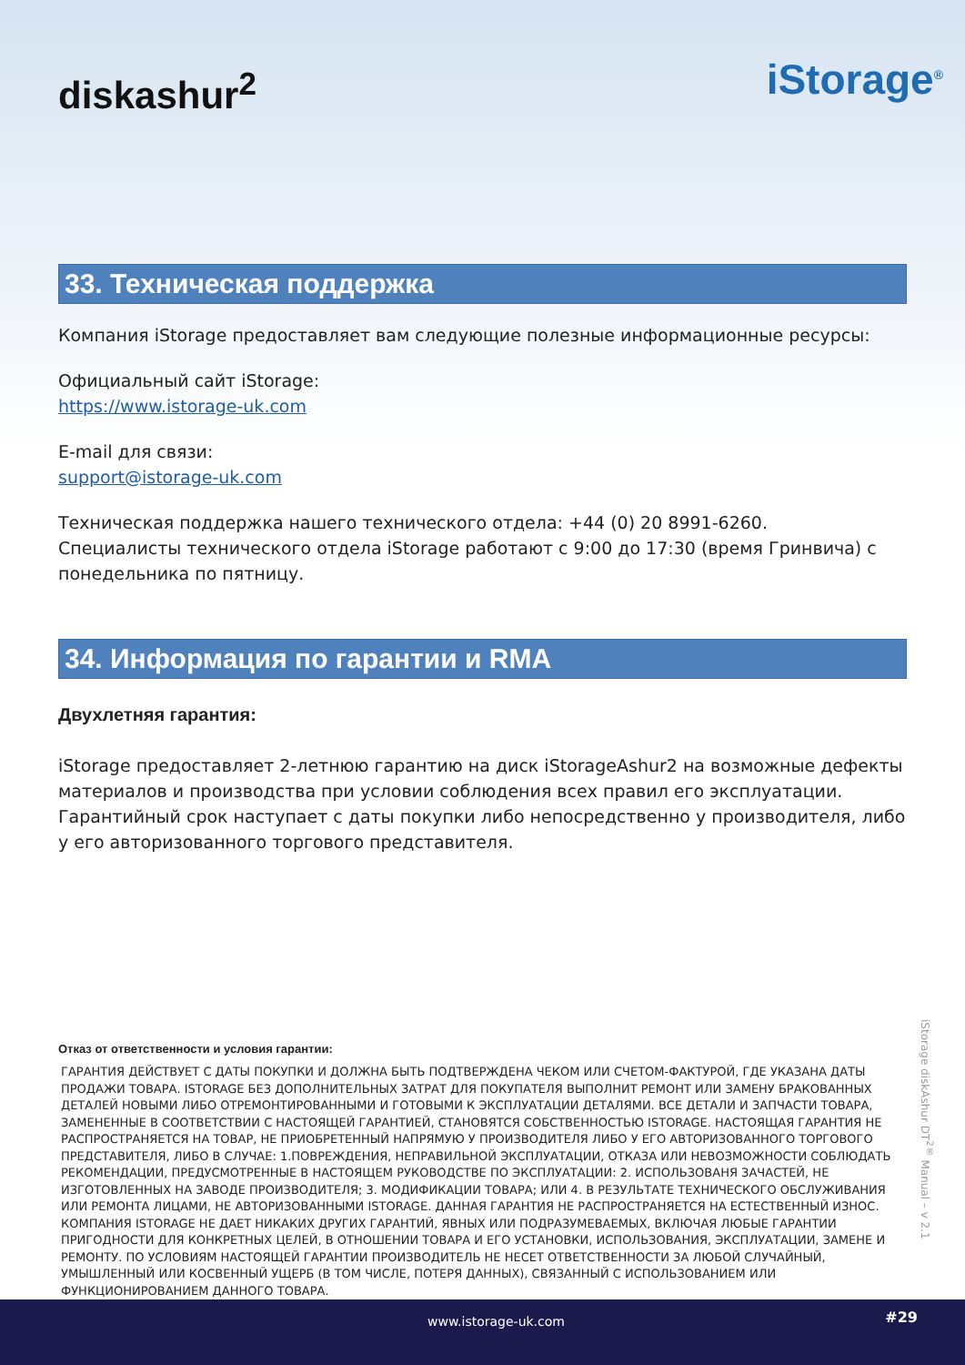diskashur<sup>2</sup>
iStorage<sup>®</sup>
33. Техническая поддержка
Компания iStorage предоставляет вам следующие полезные информационные ресурсы:
Официальный сайт iStorage:
https://www.istorage-uk.com
E-mail для связи:
support@istorage-uk.com
Техническая поддержка нашего технического отдела: +44 (0) 20 8991-6260.
Специалисты технического отдела iStorage работают с 9:00 до 17:30 (время Гринвича) с понедельника по пятницу.
34. Информация по гарантии и RMA
Двухлетняя гарантия:
iStorage предоставляет 2-летнюю гарантию на диск iStorageAshur2 на возможные дефекты материалов и производства при условии соблюдения всех правил его эксплуатации. Гарантийный срок наступает с даты покупки либо непосредственно у производителя, либо у его авторизованного торгового представителя.
Отказ от ответственности и условия гарантии:
ГАРАНТИЯ ДЕЙСТВУЕТ С ДАТЫ ПОКУПКИ И ДОЛЖНА БЫТЬ ПОДТВЕРЖДЕНА ЧЕКОМ ИЛИ СЧЕТОМ-ФАКТУРОЙ, ГДЕ УКАЗАНА ДАТЫ ПРОДАЖИ ТОВАРА. ISTORAGE БЕЗ ДОПОЛНИТЕЛЬНЫХ ЗАТРАТ ДЛЯ ПОКУПАТЕЛЯ ВЫПОЛНИТ РЕМОНТ ИЛИ ЗАМЕНУ БРАКОВАННЫХ ДЕТАЛЕЙ НОВЫМИ ЛИБО ОТРЕМОНТИРОВАННЫМИ И ГОТОВЫМИ К ЭКСПЛУАТАЦИИ ДЕТАЛЯМИ. ВСЕ ДЕТАЛИ И ЗАПЧАСТИ ТОВАРА, ЗАМЕНЕННЫЕ В СООТВЕТСТВИИ С НАСТОЯЩЕЙ ГАРАНТИЕЙ, СТАНОВЯТСЯ СОБСТВЕННОСТЬЮ ISTORAGE. НАСТОЯЩАЯ ГАРАНТИЯ НЕ РАСПРОСТРАНЯЕТСЯ НА ТОВАР, НЕ ПРИОБРЕТЕННЫЙ НАПРЯМУЮ У ПРОИЗВОДИТЕЛЯ ЛИБО У ЕГО АВТОРИЗОВАННОГО ТОРГОВОГО ПРЕДСТАВИТЕЛЯ, ЛИБО В СЛУЧАЕ: 1.ПОВРЕЖДЕНИЯ, НЕПРАВИЛЬНОЙ ЭКСПЛУАТАЦИИ, ОТКАЗА ИЛИ НЕВОЗМОЖНОСТИ СОБЛЮДАТЬ РЕКОМЕНДАЦИИ, ПРЕДУСМОТРЕННЫЕ В НАСТОЯЩЕМ РУКОВОДСТВЕ ПО ЭКСПЛУАТАЦИИ: 2. ИСПОЛЬЗОВАНЯ ЗАЧАСТЕЙ, НЕ ИЗГОТОВЛЕННЫХ НА ЗАВОДЕ ПРОИЗВОДИТЕЛЯ; 3. МОДИФИКАЦИИ ТОВАРА; ИЛИ 4. В РЕЗУЛЬТАТЕ ТЕХНИЧЕСКОГО ОБСЛУЖИВАНИЯ ИЛИ РЕМОНТА ЛИЦАМИ, НЕ АВТОРИЗОВАННЫМИ ISTORAGE. ДАННАЯ ГАРАНТИЯ НЕ РАСПРОСТРАНЯЕТСЯ НА ЕСТЕСТВЕННЫЙ ИЗНОС. КОМПАНИЯ ISTORAGE НЕ ДАЕТ НИКАКИХ ДРУГИХ ГАРАНТИЙ, ЯВНЫХ ИЛИ ПОДРАЗУМЕВАЕМЫХ, ВКЛЮЧАЯ ЛЮБЫЕ ГАРАНТИИ ПРИГОДНОСТИ ДЛЯ КОНКРЕТНЫХ ЦЕЛЕЙ, В ОТНОШЕНИИ ТОВАРА И ЕГО УСТАНОВКИ, ИСПОЛЬЗОВАНИЯ, ЭКСПЛУАТАЦИИ, ЗАМЕНЕ И РЕМОНТУ. ПО УСЛОВИЯМ НАСТОЯЩЕЙ ГАРАНТИИ ПРОИЗВОДИТЕЛЬ НЕ НЕСЕТ ОТВЕТСТВЕННОСТИ ЗА ЛЮБОЙ СЛУЧАЙНЫЙ, УМЫШЛЕННЫЙ ИЛИ КОСВЕННЫЙ УЩЕРБ (В ТОМ ЧИСЛЕ, ПОТЕРЯ ДАННЫХ), СВЯЗАННЫЙ С ИСПОЛЬЗОВАНИЕМ ИЛИ ФУНКЦИОНИРОВАНИЕМ ДАННОГО ТОВАРА.
iStorage diskAshur DT<sup>2®</sup> Manual – v 2.1
www.istorage-uk.com #29